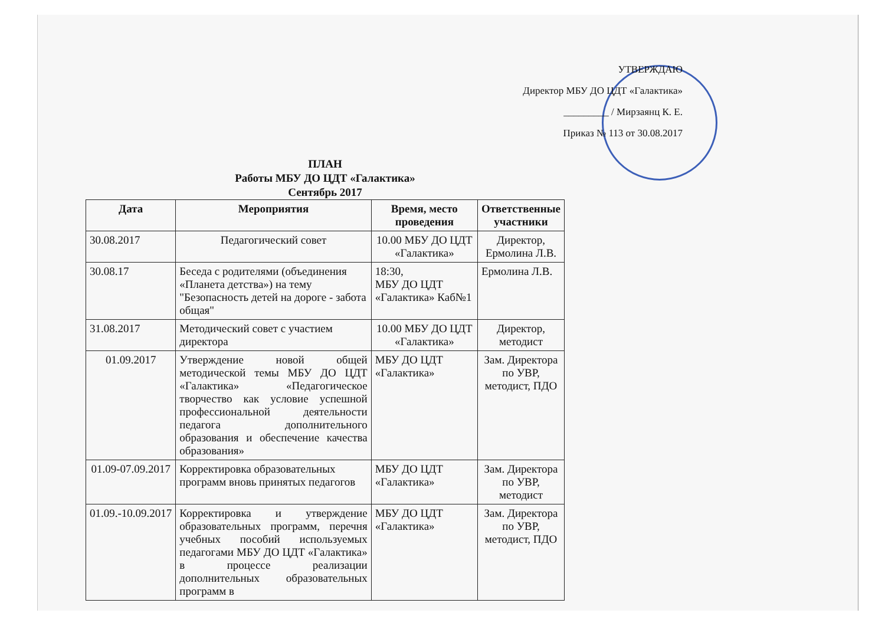УТВЕРЖДАЮ
Директор МБУ ДО ЦДТ «Галактика»
_________ / Мирзаянц К. Е.
Приказ № 113 от 30.08.2017
ПЛАН
Работы МБУ ДО ЦДТ «Галактика»
Сентябрь 2017
| Дата | Мероприятия | Время, место проведения | Ответственные участники |
| --- | --- | --- | --- |
| 30.08.2017 | Педагогический совет | 10.00 МБУ ДО ЦДТ «Галактика» | Директор, Ермолина Л.В. |
| 30.08.17 | Беседа с родителями (объединения «Планета детства») на тему "Безопасность детей на дороге - забота общая" | 18:30, МБУ ДО ЦДТ «Галактика» Каб№1 | Ермолина Л.В. |
| 31.08.2017 | Методический совет с участием директора | 10.00 МБУ ДО ЦДТ «Галактика» | Директор, методист |
| 01.09.2017 | Утверждение новой общей методической темы МБУ ДО ЦДТ «Галактика» «Педагогическое творчество как условие успешной профессиональной деятельности педагога дополнительного образования и обеспечение качества образования» | МБУ ДО ЦДТ «Галактика» | Зам. Директора по УВР, методист, ПДО |
| 01.09-07.09.2017 | Корректировка образовательных программ вновь принятых педагогов | МБУ ДО ЦДТ «Галактика» | Зам. Директора по УВР, методист |
| 01.09.-10.09.2017 | Корректировка и утверждение образовательных программ, перечня учебных пособий используемых педагогами МБУ ДО ЦДТ «Галактика» в процессе реализации дополнительных образовательных программ в | МБУ ДО ЦДТ «Галактика» | Зам. Директора по УВР, методист, ПДО |